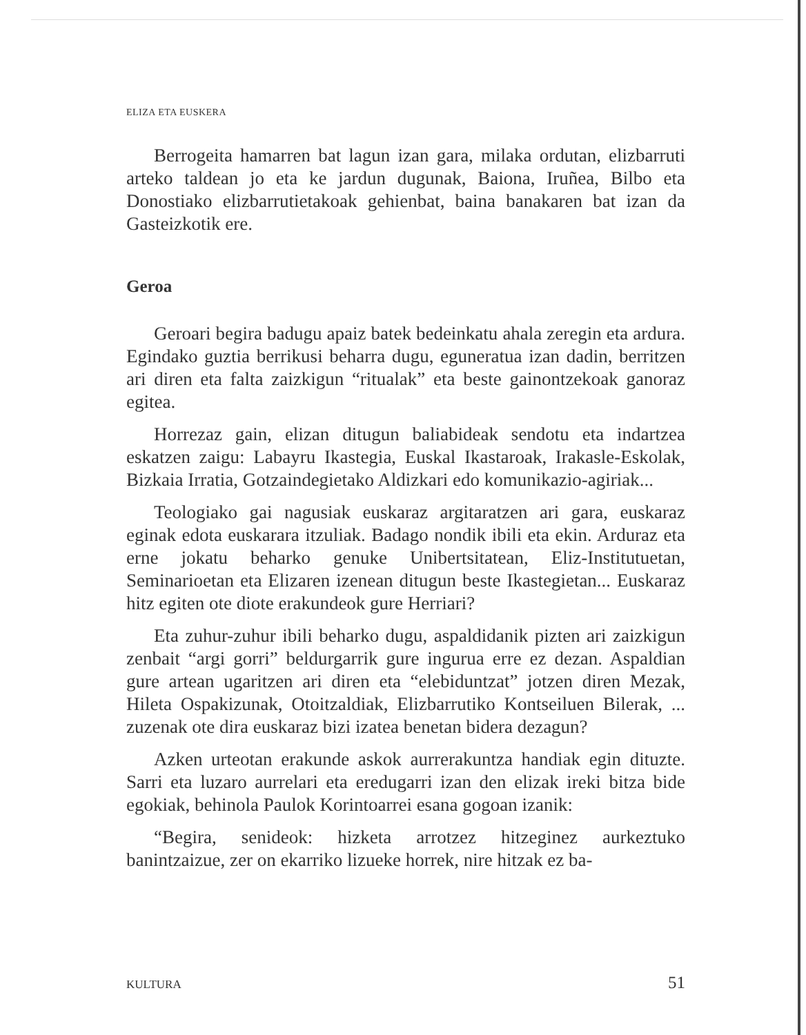ELIZA ETA EUSKERA
Berrogeita hamarren bat lagun izan gara, milaka ordutan, elizbarruti arteko taldean jo eta ke jardun dugunak, Baiona, Iruñea, Bilbo eta Donostiako elizbarrutietakoak gehienbat, baina banakaren bat izan da Gasteizkotik ere.
Geroa
Geroari begira badugu apaiz batek bedeinkatu ahala zeregin eta ardura. Egindako guztia berrikusi beharra dugu, eguneratua izan dadin, berritzen ari diren eta falta zaizkigun “ritualak” eta beste gainontzekoak ganoraz egitea.
Horrezaz gain, elizan ditugun baliabideak sendotu eta indartzea eskatzen zaigu: Labayru Ikastegia, Euskal Ikastaroak, Irakasle-Eskolak, Bizkaia Irratia, Gotzaindegietako Aldizkari edo komunikazio-agiriak...
Teologiako gai nagusiak euskaraz argitaratzen ari gara, euskaraz eginak edota euskarara itzuliak. Badago nondik ibili eta ekin. Arduraz eta erne jokatu beharko genuke Unibertsitatean, Eliz-Institutuetan, Seminarioetan eta Elizaren izenean ditugun beste Ikastegietan... Euskaraz hitz egiten ote diote erakundeok gure Herriari?
Eta zuhur-zuhur ibili beharko dugu, aspaldidanik pizten ari zaizkigun zenbait “argi gorri” beldurgarrik gure ingurua erre ez dezan. Aspaldian gure artean ugaritzen ari diren eta “elebiduntzat” jotzen diren Mezak, Hileta Ospakizunak, Otoitzaldiak, Elizbarrutiko Kontseiluen Bilerak, ... zuzenak ote dira euskaraz bizi izatea benetan bidera dezagun?
Azken urteotan erakunde askok aurrerakuntza handiak egin dituzte. Sarri eta luzaro aurrelari eta eredugarri izan den elizak ireki bitza bide egokiak, behinola Paulok Korintoarrei esana gogoan izanik:
“Begira, senideok: hizketa arrotzez hitzeginez aurkeztuko banintzaizue, zer on ekarriko lizueke horrek, nire hitzak ez ba-
KULTURA 51